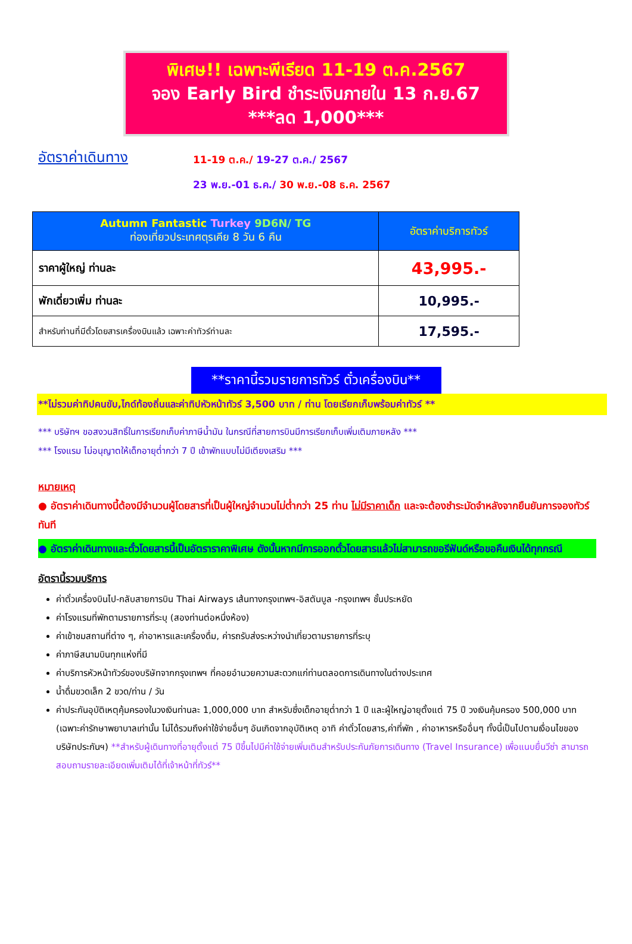พิเศษ!! เฉพาะพีเรียด 11-19 ต.ค.2567
จอง Early Bird ชำระเงินภายใน 13 ก.ย.67
***ลด 1,000***
อัตราค่าเดินทาง
11-19 ต.ค./ 19-27 ต.ค./ 2567
23 พ.ย.-01 ธ.ค./ 30 พ.ย.-08 ธ.ค. 2567
| Autumn Fantastic Turkey 9D6N/ TG ท่องเที่ยวประเทศตุรเคีย 8 วัน 6 คืน | อัตราค่าบริการทัวร์ |
| --- | --- |
| ราคาผู้ใหญ่ ท่านละ | 43,995.- |
| พักเดี่ยวเพิ่ม ท่านละ | 10,995.- |
| สำหรับท่านที่มีตั๋วโดยสารเครื่องบินแล้ว เฉพาะค่าทัวร์ท่านละ | 17,595.- |
**ราคานี้รวมรายการทัวร์ ตั๋วเครื่องบิน**
**ไม่รวมค่าทิปคนขับ,ไกด์ท้องถิ่นและค่าทิปหัวหน้าทัวร์ 3,500 บาท / ท่าน โดยเรียกเก็บพร้อมค่าทัวร์ **
*** บริษัทฯ ขอสงวนสิทธิ์ในการเรียกเก็บค่าภาษีน้ำมัน ในกรณีที่สายการบินมีการเรียกเก็บเพิ่มเติมภายหลัง ***
*** โรงแรม ไม่อนุญาตให้เด็กอายุต่ำกว่า 7 ปี เข้าพักแบบไม่มีเตียงเสริม ***
หมายเหตุ
● อัตราค่าเดินทางนี้ต้องมีจำนวนผู้โดยสารที่เป็นผู้ใหญ่จำนวนไม่ต่ำกว่า 25 ท่าน ไม่มีราคาเด็ก และจะต้องชำระมัดจำหลังจากยืนยันการจองทัวร์ทันที
● อัตราค่าเดินทางและตั๋วโดยสารนี้เป็นอัตราราคาพิเศษ ดังนั้นหากมีการออกตั๋วโดยสารแล้วไม่สามารถขอรีฟันด์หรือขอคืนเงินได้ทุกกรณี
อัตรานี้รวมบริการ
ค่าตั๋วเครื่องบินไป-กลับสายการบิน Thai Airways เส้นทางกรุงเทพฯ-อิสตันบูล -กรุงเทพฯ ชั้นประหยัด
ค่าโรงแรมที่พักตามรายการที่ระบุ (สองท่านต่อหนึ่งห้อง)
ค่าเข้าชมสถานที่ต่าง ๆ, ค่าอาหารและเครื่องดื่ม, ค่ารถรับส่งระหว่างนำเที่ยวตามรายการที่ระบุ
ค่าภาษีสนามบินทุกแห่งที่มี
ค่าบริการหัวหน้าทัวร์ของบริษัทจากกรุงเทพฯ ที่คอยอำนวยความสะดวกแก่ท่านตลอดการเดินทางในต่างประเทศ
น้ำดื่มขวดเล็ก 2 ขวด/ท่าน / วัน
ค่าประกันอุบัติเหตุคุ้มครองในวงเงินท่านละ 1,000,000 บาท สำหรับซึ่งเด็กอายุต่ำกว่า 1 ปี และผู้ใหญ่อายุตั้งแต่ 75 ปี วงเงินคุ้มครอง 500,000 บาท (เฉพาะค่ารักษาพยาบาลเท่านั้น ไม่ได้รวมถึงค่าใช้จ่ายอื่นๆ อันเกิดจากอุบัติเหตุ อาทิ ค่าตั๋วโดยสาร,ค่าที่พัก , ค่าอาหารหรืออื่นๆ ทั้งนี้เป็นไปตามเงื่อนไขของบริษัทประกันฯ) **สำหรับผู้เดินทางที่อายุตั้งแต่ 75 ปีขึ้นไปมีค่าใช้จ่ายเพิ่มเติมสำหรับประกันภัยการเดินทาง (Travel Insurance) เพื่อแนบยื่นวีซ่า สามารถสอบถามรายละเอียดเพิ่มเติมได้ที่เจ้าหน้าที่ทัวร์**